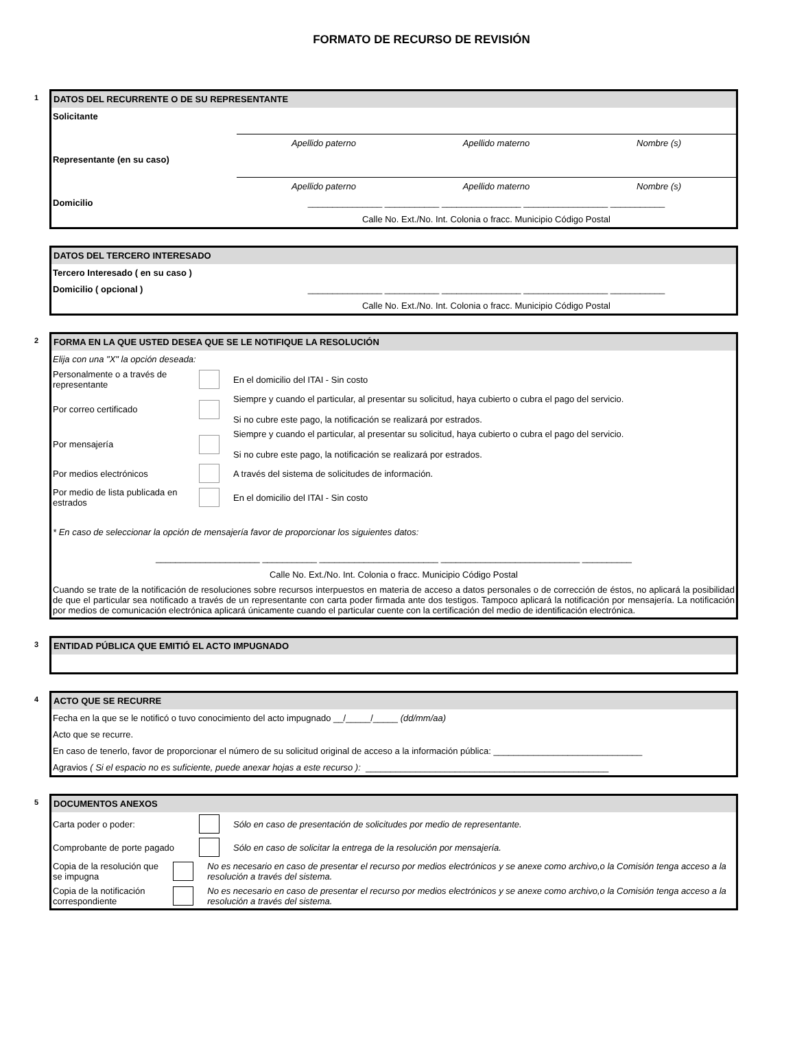FORMATO DE RECURSO DE REVISIÓN
1
DATOS DEL RECURRENTE O DE SU REPRESENTANTE
Solicitante
Apellido paterno Apellido materno Nombre (s)
Representante (en su caso)
Apellido paterno Apellido materno Nombre (s)
Domicilio _______________ ___________ ________________ _________________ ___________
Calle No. Ext./No. Int. Colonia o fracc. Municipio Código Postal
DATOS DEL TERCERO INTERESADO
Tercero Interesado ( en su caso )
Domicilio ( opcional ) _______________ ___________ ________________ _________________ ___________
Calle No. Ext./No. Int. Colonia o fracc. Municipio Código Postal
2
FORMA EN LA QUE USTED DESEA QUE SE LE NOTIFIQUE LA RESOLUCIÓN
Elija con una "X" la opción deseada:
Personalmente o a través de representante En el domicilio del ITAI - Sin costo
Por correo certificado Siempre y cuando el particular, al presentar su solicitud, haya cubierto o cubra el pago del servicio.
Si no cubre este pago, la notificación se realizará por estrados.
Por mensajería Siempre y cuando el particular, al presentar su solicitud, haya cubierto o cubra el pago del servicio.
Si no cubre este pago, la notificación se realizará por estrados.
Por medios electrónicos A través del sistema de solicitudes de información.
Por medio de lista publicada en estrados En el domicilio del ITAI - Sin costo
* En caso de seleccionar la opción de mensajería favor de proporcionar los siguientes datos:
_____________________ ___________ ________________________ ____________________________ __________
Calle No. Ext./No. Int. Colonia o fracc. Municipio Código Postal
Cuando se trate de la notificación de resoluciones sobre recursos interpuestos en materia de acceso a datos personales o de corrección de éstos, no aplicará la posibilidad de que el particular sea notificado a través de un representante con carta poder firmada ante dos testigos. Tampoco aplicará la notificación por mensajería. La notificación por medios de comunicación electrónica aplicará únicamente cuando el particular cuente con la certificación del medio de identificación electrónica.
3
ENTIDAD PÚBLICA QUE EMITIÓ EL ACTO IMPUGNADO
4
ACTO QUE SE RECURRE
Fecha en la que se le notificó o tuvo conocimiento del acto impugnado __/_____/_____ (dd/mm/aa)
Acto que se recurre.
En caso de tenerlo, favor de proporcionar el número de su solicitud original de acceso a la información pública: ______________________________
Agravios ( Si el espacio no es suficiente, puede anexar hojas a este recurso ): _________________________________________________
5
DOCUMENTOS ANEXOS
Carta poder o poder: Sólo en caso de presentación de solicitudes por medio de representante.
Comprobante de porte pagado Sólo en caso de solicitar la entrega de la resolución por mensajería.
Copia de la resolución que se impugna No es necesario en caso de presentar el recurso por medios electrónicos y se anexe como archivo,o la Comisión tenga acceso a la resolución a través del sistema.
Copia de la notificación correspondiente No es necesario en caso de presentar el recurso por medios electrónicos y se anexe como archivo,o la Comisión tenga acceso a la resolución a través del sistema.